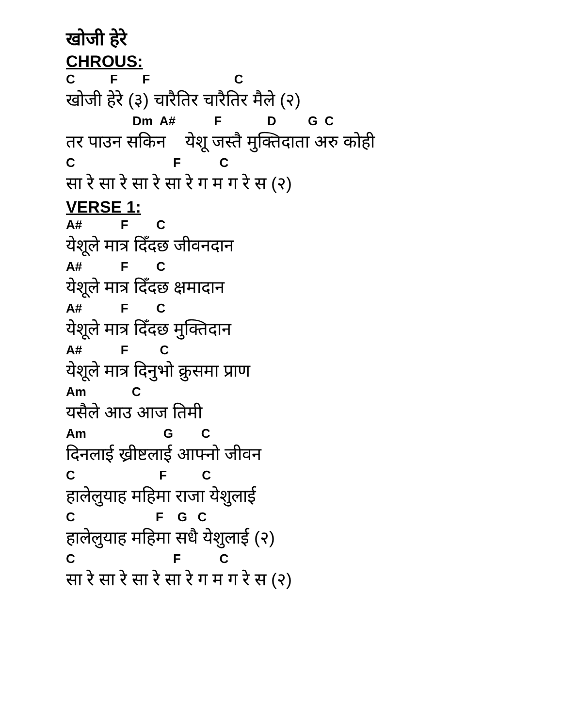खोजी हेरे
CHROUS:
C F F C
खोजी हेरे (३) चारैतिर चारैतिर मैले (२)
Dm A# F D G C
तर पाउन सकिन येशू जस्तै मुक्तिदाता अरु कोही
C F C
सा रे सा रे सा रे सा रे ग म ग रे स (२)
VERSE 1:
A# F C
येशूले मात्र दिँदछ जीवनदान
A# F C
येशूले मात्र दिँदछ क्षमादान
A# F C
येशूले मात्र दिँदछ मुक्तिदान
A# F C
येशूले मात्र दिनुभो क्रुसमा प्राण
Am C
यसैले आउ आज तिमी
Am G C
दिनलाई ख्रीष्टलाई आफ्नो जीवन
C F C
हालेलुयाह महिमा राजा येशुलाई
C F G C
हालेलुयाह महिमा सधै येशुलाई (२)
C F C
सा रे सा रे सा रे सा रे ग म ग रे स (२)